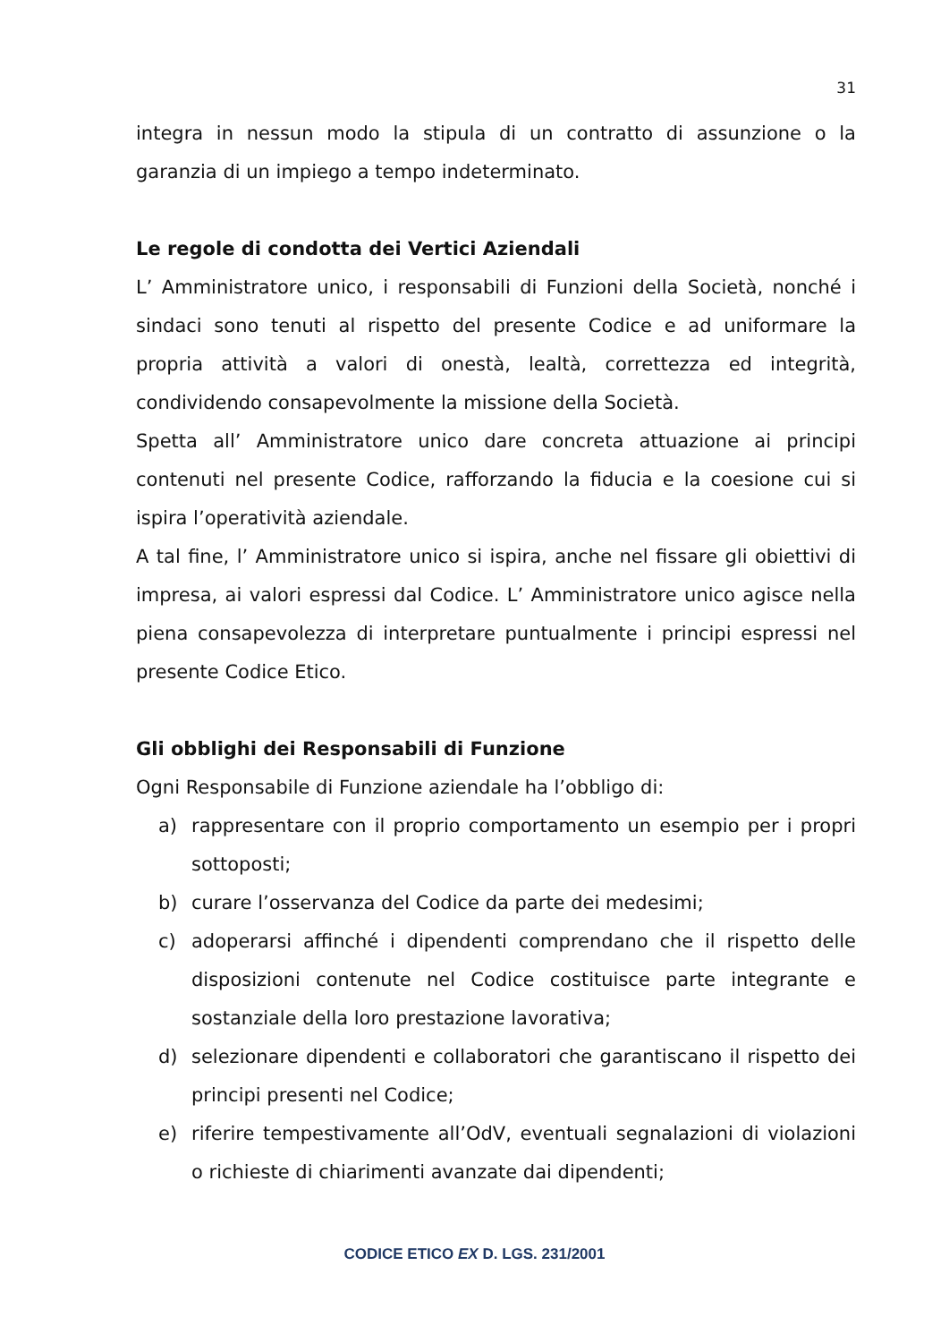31
integra in nessun modo la stipula di un contratto di assunzione o la garanzia di un impiego a tempo indeterminato.
Le regole di condotta dei Vertici Aziendali
L’ Amministratore unico, i responsabili di Funzioni della Società, nonché i sindaci sono tenuti al rispetto del presente Codice e ad uniformare la propria attività a valori di onestà, lealtà, correttezza ed integrità, condividendo consapevolmente la missione della Società.
Spetta all’ Amministratore unico dare concreta attuazione ai principi contenuti nel presente Codice, rafforzando la fiducia e la coesione cui si ispira l’operatività aziendale.
A tal fine, l’ Amministratore unico si ispira, anche nel fissare gli obiettivi di impresa, ai valori espressi dal Codice. L’ Amministratore unico agisce nella piena consapevolezza di interpretare puntualmente i principi espressi nel presente Codice Etico.
Gli obblighi dei Responsabili di Funzione
Ogni Responsabile di Funzione aziendale ha l’obbligo di:
a) rappresentare con il proprio comportamento un esempio per i propri sottoposti;
b) curare l’osservanza del Codice da parte dei medesimi;
c) adoperarsi affinché i dipendenti comprendano che il rispetto delle disposizioni contenute nel Codice costituisce parte integrante e sostanziale della loro prestazione lavorativa;
d) selezionare dipendenti e collaboratori che garantiscano il rispetto dei principi presenti nel Codice;
e) riferire tempestivamente all’OdV, eventuali segnalazioni di violazioni o richieste di chiarimenti avanzate dai dipendenti;
CODICE ETICO EX D. LGS. 231/2001